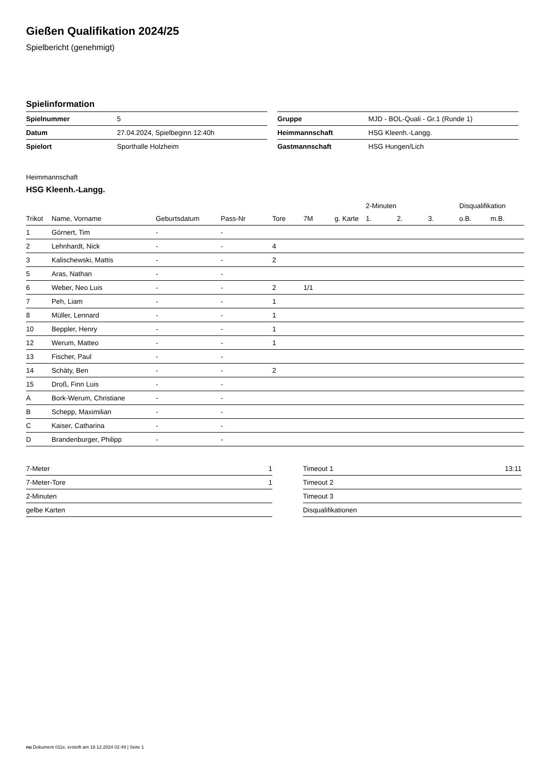Gießen Qualifikation 2024/25
Spielbericht (genehmigt)
Spielinformation
| Spielnummer | 5 |
| Datum | 27.04.2024, Spielbeginn 12:40h |
| Spielort | Sporthalle Holzheim |
| Gruppe | MJD - BOL-Quali - Gr.1 (Runde 1) |
| Heimmannschaft | HSG Kleenh.-Langg. |
| Gastmannschaft | HSG Hungen/Lich |
Heimmannschaft
HSG Kleenh.-Langg.
| | | | | | | | 2-Minuten | | | Disqualifikation | |
| --- | --- | --- | --- | --- | --- | --- | --- | --- | --- | --- | --- |
| Trikot | Name, Vorname | Geburtsdatum | Pass-Nr | Tore | 7M | g. Karte | 1. | 2. | 3. | o.B. | m.B. |
| 1 | Görnert, Tim | - | - | | | | | | | | |
| 2 | Lehnhardt, Nick | - | - | 4 | | | | | | | |
| 3 | Kalischewski, Mattis | - | - | 2 | | | | | | | |
| 5 | Aras, Nathan | - | - | | | | | | | | |
| 6 | Weber, Neo Luis | - | - | 2 | 1/1 | | | | | | |
| 7 | Peh, Liam | - | - | 1 | | | | | | | |
| 8 | Müller, Lennard | - | - | 1 | | | | | | | |
| 10 | Beppler, Henry | - | - | 1 | | | | | | | |
| 12 | Werum, Matteo | - | - | 1 | | | | | | | |
| 13 | Fischer, Paul | - | - | | | | | | | | |
| 14 | Schäty, Ben | - | - | 2 | | | | | | | |
| 15 | Droß, Finn Luis | - | - | | | | | | | | |
| A | Bork-Werum, Christiane | - | - | | | | | | | | |
| B | Schepp, Maximilian | - | - | | | | | | | | |
| C | Kaiser, Catharina | - | - | | | | | | | | |
| D | Brandenburger, Philipp | - | - | | | | | | | | |
| 7-Meter | 1 |
| 7-Meter-Tore | 1 |
| 2-Minuten | |
| gelbe Karten | |
| Timeout 1 | 13:11 |
| Timeout 2 | |
| Timeout 3 | |
| Disqualifikationen | |
nu.Dokument 011e, erstellt am 18.12.2024 02:49 | Seite 1